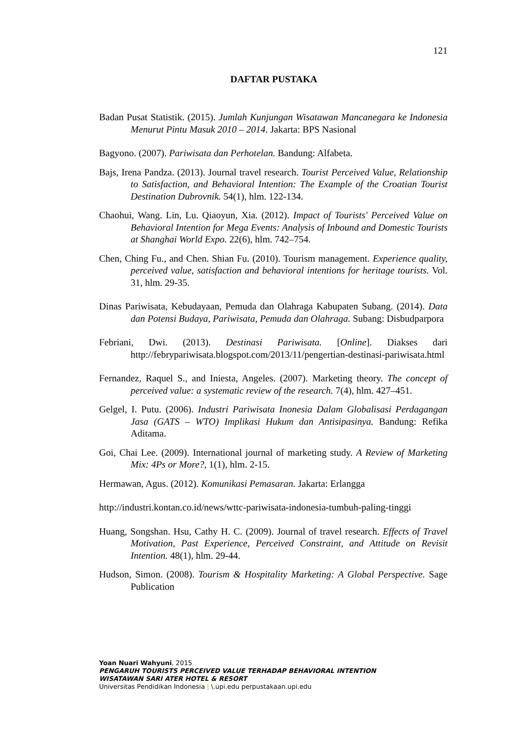121
DAFTAR PUSTAKA
Badan Pusat Statistik. (2015). Jumlah Kunjungan Wisatawan Mancanegara ke Indonesia Menurut Pintu Masuk 2010 – 2014. Jakarta: BPS Nasional
Bagyono. (2007). Pariwisata dan Perhotelan. Bandung: Alfabeta.
Bajs, Irena Pandza. (2013). Journal travel research. Tourist Perceived Value, Relationship to Satisfaction, and Behavioral Intention: The Example of the Croatian Tourist Destination Dubrovnik. 54(1), hlm. 122-134.
Chaohui, Wang. Lin, Lu. Qiaoyun, Xia. (2012). Impact of Tourists' Perceived Value on Behavioral Intention for Mega Events: Analysis of Inbound and Domestic Tourists at Shanghai World Expo. 22(6), hlm. 742–754.
Chen, Ching Fu., and Chen. Shian Fu. (2010). Tourism management. Experience quality, perceived value, satisfaction and behavioral intentions for heritage tourists. Vol. 31, hlm. 29-35.
Dinas Pariwisata, Kebudayaan, Pemuda dan Olahraga Kabupaten Subang. (2014). Data dan Potensi Budaya, Pariwisata, Pemuda dan Olahraga. Subang: Disbudparpora
Febriani, Dwi. (2013). Destinasi Pariwisata. [Online]. Diakses dari http://febrypariwisata.blogspot.com/2013/11/pengertian-destinasi-pariwisata.html
Fernandez, Raquel S., and Iniesta, Angeles. (2007). Marketing theory. The concept of perceived value: a systematic review of the research. 7(4), hlm. 427–451.
Gelgel, I. Putu. (2006). Industri Pariwisata Inonesia Dalam Globalisasi Perdagangan Jasa (GATS – WTO) Implikasi Hukum dan Antisipasinya. Bandung: Refika Aditama.
Goi, Chai Lee. (2009). International journal of marketing study. A Review of Marketing Mix: 4Ps or More?, 1(1), hlm. 2-15.
Hermawan, Agus. (2012). Komunikasi Pemasaran. Jakarta: Erlangga
http://industri.kontan.co.id/news/wttc-pariwisata-indonesia-tumbuh-paling-tinggi
Huang, Songshan. Hsu, Cathy H. C. (2009). Journal of travel research. Effects of Travel Motivation, Past Experience, Perceived Constraint, and Attitude on Revisit Intention. 48(1), hlm. 29-44.
Hudson, Simon. (2008). Tourism & Hospitality Marketing: A Global Perspective. Sage Publication
Yoan Nuari Wahyuni, 2015
PENGARUH TOURISTS PERCEIVED VALUE TERHADAP BEHAVIORAL INTENTION
WISATAWAN SARI ATER HOTEL & RESORT
Universitas Pendidikan Indonesia | \.upi.edu perpustakaan.upi.edu